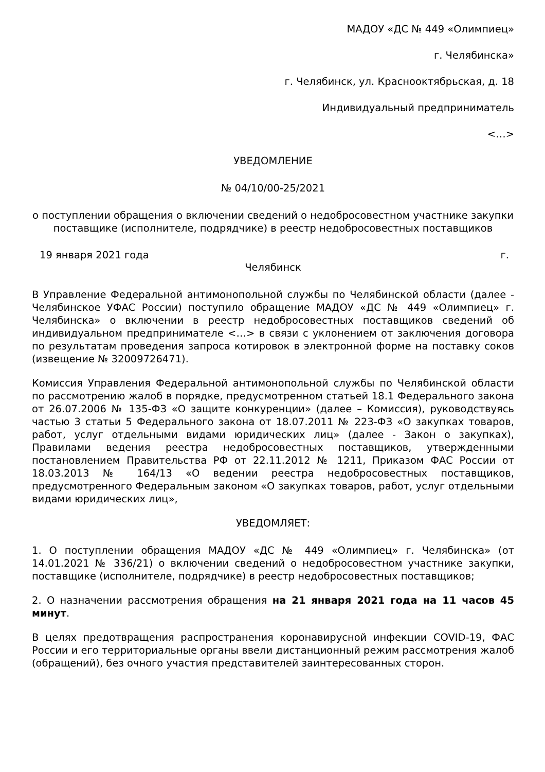МАДОУ «ДС № 449 «Олимпиец»
г. Челябинска»
г. Челябинск, ул. Краснооктябрьская, д. 18
Индивидуальный предприниматель
<…>
УВЕДОМЛЕНИЕ
№ 04/10/00-25/2021
о поступлении обращения о включении сведений о недобросовестном участнике закупки поставщике (исполнителе, подрядчике) в реестр недобросовестных поставщиков
19 января 2021 года г.
Челябинск
В Управление Федеральной антимонопольной службы по Челябинской области (далее - Челябинское УФАС России) поступило обращение МАДОУ «ДС № 449 «Олимпиец» г. Челябинска» о включении в реестр недобросовестных поставщиков сведений об индивидуальном предпринимателе <…> в связи с уклонением от заключения договора по результатам проведения запроса котировок в электронной форме на поставку соков (извещение № 32009726471).
Комиссия Управления Федеральной антимонопольной службы по Челябинской области по рассмотрению жалоб в порядке, предусмотренном статьей 18.1 Федерального закона от 26.07.2006 № 135-ФЗ «О защите конкуренции» (далее – Комиссия), руководствуясь частью 3 статьи 5 Федерального закона от 18.07.2011 № 223-ФЗ «О закупках товаров, работ, услуг отдельными видами юридических лиц» (далее - Закон о закупках), Правилами ведения реестра недобросовестных поставщиков, утвержденными постановлением Правительства РФ от 22.11.2012 № 1211, Приказом ФАС России от 18.03.2013 № 164/13 «О ведении реестра недобросовестных поставщиков, предусмотренного Федеральным законом «О закупках товаров, работ, услуг отдельными видами юридических лиц»,
УВЕДОМЛЯЕТ:
1. О поступлении обращения МАДОУ «ДС № 449 «Олимпиец» г. Челябинска» (от 14.01.2021 № 336/21) о включении сведений о недобросовестном участнике закупки, поставщике (исполнителе, подрядчике) в реестр недобросовестных поставщиков;
2. О назначении рассмотрения обращения на 21 января 2021 года на 11 часов 45 минут.
В целях предотвращения распространения коронавирусной инфекции COVID-19, ФАС России и его территориальные органы ввели дистанционный режим рассмотрения жалоб (обращений), без очного участия представителей заинтересованных сторон.